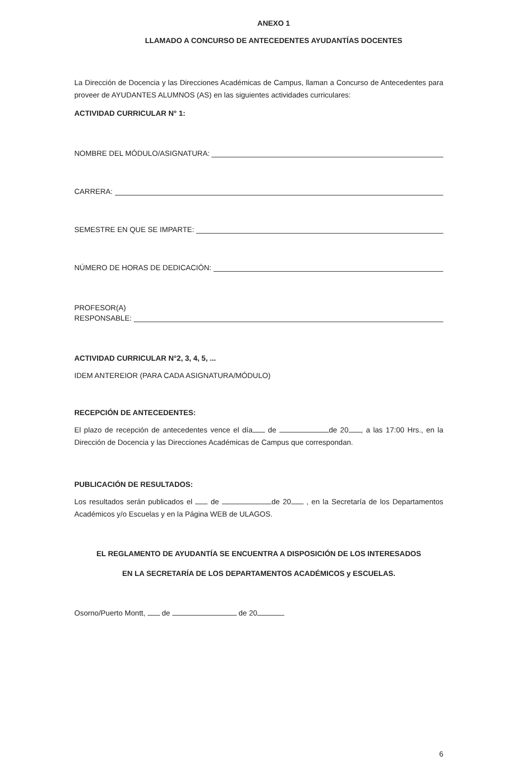ANEXO 1
LLAMADO A CONCURSO DE ANTECEDENTES AYUDANTÍAS DOCENTES
La Dirección de Docencia y las Direcciones Académicas de Campus, llaman a Concurso de Antecedentes para proveer de AYUDANTES ALUMNOS (AS) en las siguientes actividades curriculares:
ACTIVIDAD CURRICULAR N° 1:
NOMBRE DEL MÓDULO/ASIGNATURA:
CARRERA:
SEMESTRE EN QUE SE IMPARTE:
NÚMERO DE HORAS DE DEDICACIÓN:
PROFESOR(A)
RESPONSABLE:
ACTIVIDAD CURRICULAR N°2, 3, 4, 5, ...
IDEM ANTEREIOR (PARA CADA ASIGNATURA/MÓDULO)
RECEPCIÓN DE ANTECEDENTES:
El plazo de recepción de antecedentes vence el día de de 20 , a las 17:00 Hrs., en la Dirección de Docencia y las Direcciones Académicas de Campus que correspondan.
PUBLICACIÓN DE RESULTADOS:
Los resultados serán publicados el de de 20 , en la Secretaría de los Departamentos Académicos y/o Escuelas y en la Página WEB de ULAGOS.
EL REGLAMENTO DE AYUDANTÍA SE ENCUENTRA A DISPOSICIÓN DE LOS INTERESADOS
EN LA SECRETARÍA DE LOS DEPARTAMENTOS ACADÉMICOS y ESCUELAS.
Osorno/Puerto Montt, de de 20
6